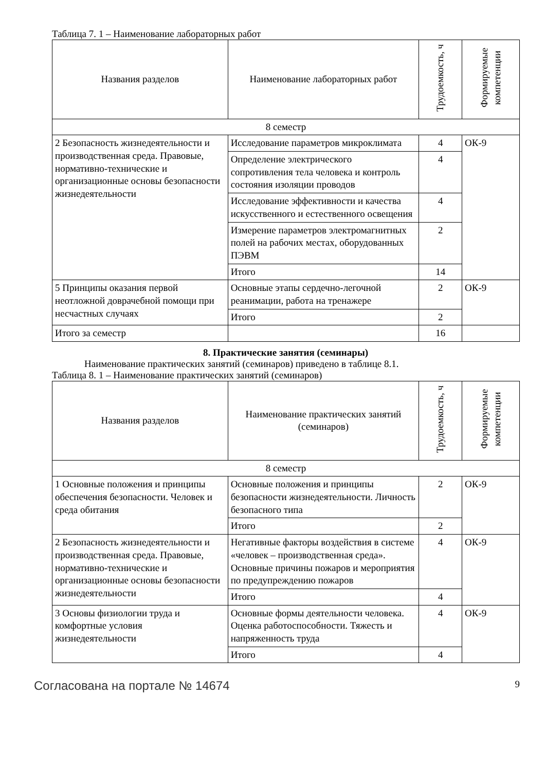Таблица 7. 1 – Наименование лабораторных работ
| Названия разделов | Наименование лабораторных работ | Трудоемкость, ч | Формируемые компетенции |
| --- | --- | --- | --- |
| 8 семестр | | | |
| 2 Безопасность жизнедеятельности и производственная среда. Правовые, нормативно-технические и организационные основы безопасности жизнедеятельности | Исследование параметров микроклимата | 4 | ОК-9 |
| | Определение электрического сопротивления тела человека и контроль состояния изоляции проводов | 4 | |
| | Исследование эффективности и качества искусственного и естественного освещения | 4 | |
| | Измерение параметров электромагнитных полей на рабочих местах, оборудованных ПЭВМ | 2 | |
| | Итого | 14 | |
| 5 Принципы оказания первой неотложной доврачебной помощи при несчастных случаях | Основные этапы сердечно-легочной реанимации, работа на тренажере | 2 | ОК-9 |
| | Итого | 2 | |
| Итого за семестр | | 16 | |
8. Практические занятия (семинары)
Наименование практических занятий (семинаров) приведено в таблице 8.1.
Таблица 8. 1 – Наименование практических занятий (семинаров)
| Названия разделов | Наименование практических занятий (семинаров) | Трудоемкость, ч | Формируемые компетенции |
| --- | --- | --- | --- |
| 8 семестр | | | |
| 1 Основные положения и принципы обеспечения безопасности. Человек и среда обитания | Основные положения и принципы безопасности жизнедеятельности. Личность безопасного типа | 2 | ОК-9 |
| | Итого | 2 | |
| 2 Безопасность жизнедеятельности и производственная среда. Правовые, нормативно-технические и организационные основы безопасности жизнедеятельности | Негативные факторы воздействия в системе «человек – производственная среда». Основные причины пожаров и мероприятия по предупреждению пожаров | 4 | ОК-9 |
| | Итого | 4 | |
| 3 Основы физиологии труда и комфортные условия жизнедеятельности | Основные формы деятельности человека. Оценка работоспособности. Тяжесть и напряженность труда | 4 | ОК-9 |
| | Итого | 4 | |
Согласована на портале № 14674 9